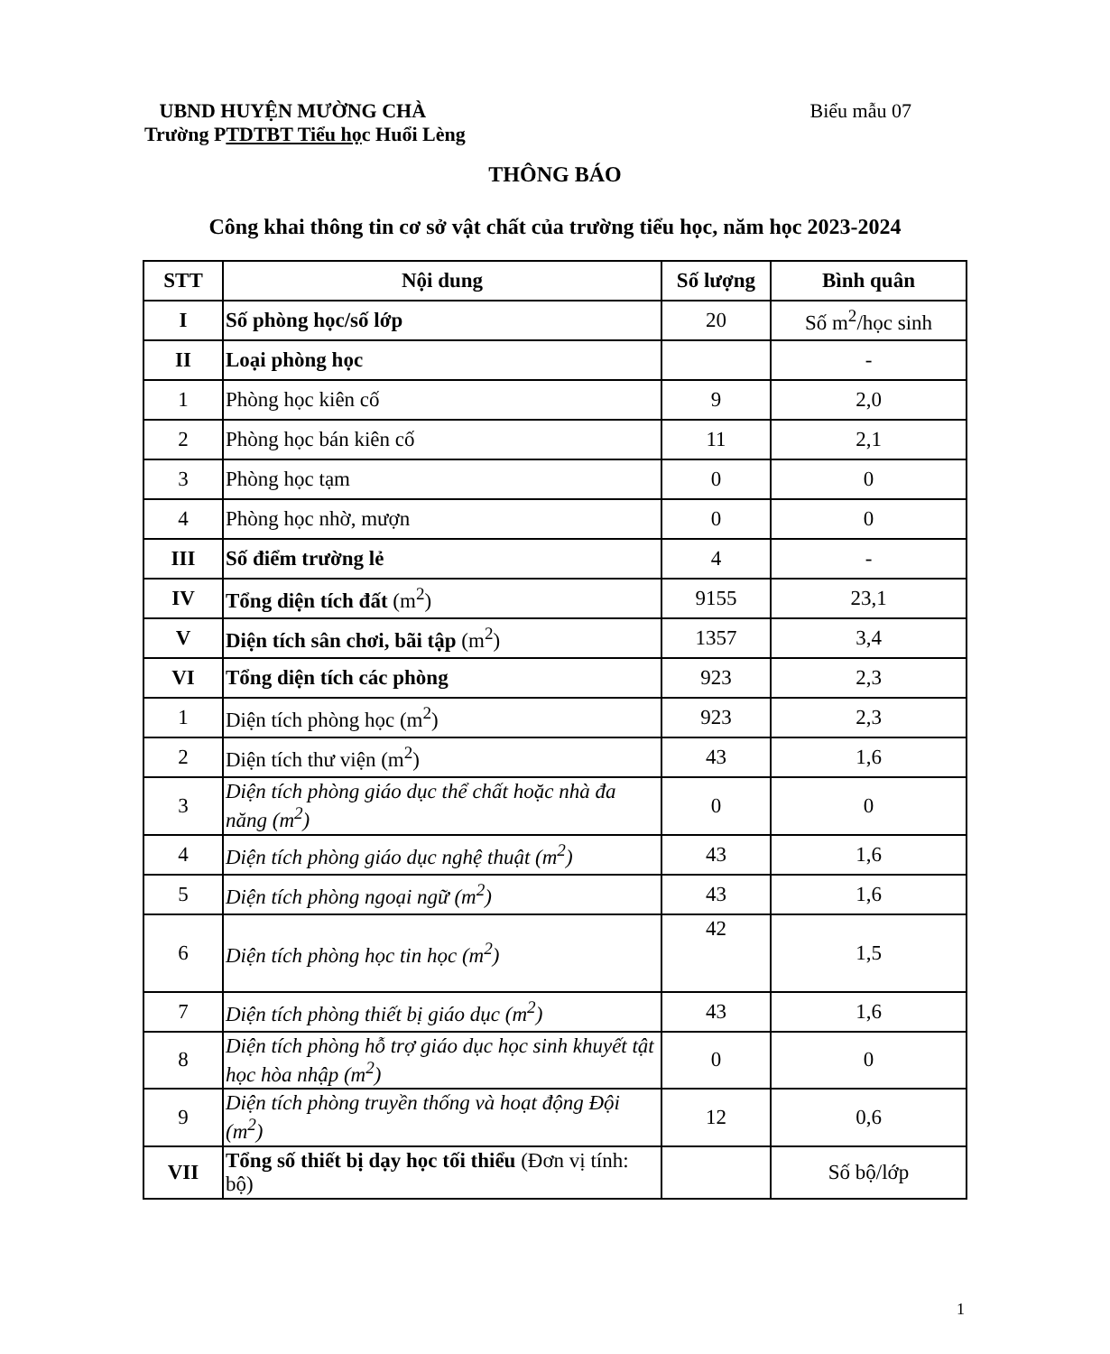UBND HUYỆN MƯỜNG CHÀ Biểu mẫu 07
Trường PTDTBT Tiểu học Huổi Lèng
THÔNG BÁO
Công khai thông tin cơ sở vật chất của trường tiểu học, năm học 2023-2024
| STT | Nội dung | Số lượng | Bình quân |
| --- | --- | --- | --- |
| I | Số phòng học/số lớp | 20 | Số m<sup>2</sup>/học sinh |
| II | Loại phòng học | | - |
| 1 | Phòng học kiên cố | 9 | 2,0 |
| 2 | Phòng học bán kiên cố | 11 | 2,1 |
| 3 | Phòng học tạm | 0 | 0 |
| 4 | Phòng học nhờ, mượn | 0 | 0 |
| III | Số điểm trường lẻ | 4 | - |
| IV | Tổng diện tích đất (m<sup>2</sup>) | 9155 | 23,1 |
| V | Diện tích sân chơi, bãi tập (m<sup>2</sup>) | 1357 | 3,4 |
| VI | Tổng diện tích các phòng | 923 | 2,3 |
| 1 | Diện tích phòng học (m<sup>2</sup>) | 923 | 2,3 |
| 2 | Diện tích thư viện (m<sup>2</sup>) | 43 | 1,6 |
| 3 | Diện tích phòng giáo dục thể chất hoặc nhà đa năng (m<sup>2</sup>) | 0 | 0 |
| 4 | Diện tích phòng giáo dục nghệ thuật (m<sup>2</sup>) | 43 | 1,6 |
| 5 | Diện tích phòng ngoại ngữ (m<sup>2</sup>) | 43 | 1,6 |
| 6 | Diện tích phòng học tin học (m<sup>2</sup>) | 42 | 1,5 |
| 7 | Diện tích phòng thiết bị giáo dục (m<sup>2</sup>) | 43 | 1,6 |
| 8 | Diện tích phòng hỗ trợ giáo dục học sinh khuyết tật học hòa nhập (m<sup>2</sup>) | 0 | 0 |
| 9 | Diện tích phòng truyền thống và hoạt động Đội (m<sup>2</sup>) | 12 | 0,6 |
| VII | Tổng số thiết bị dạy học tối thiểu (Đơn vị tính: bộ) | | Số bộ/lớp |
1